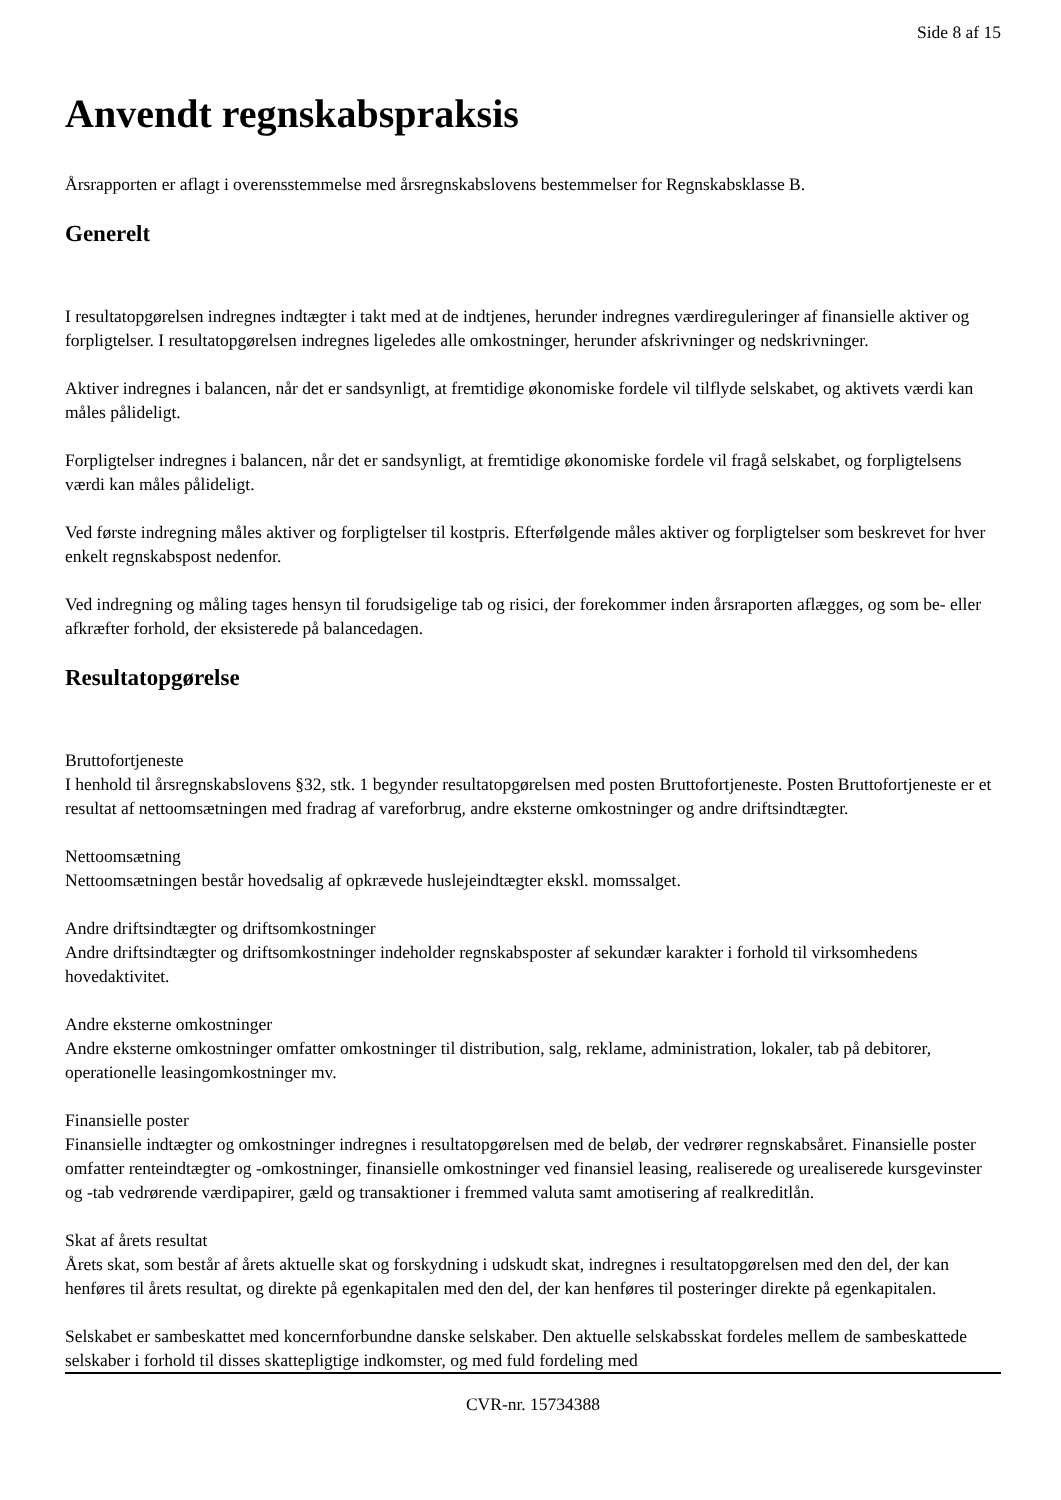Side 8 af 15
Anvendt regnskabspraksis
Årsrapporten er aflagt i overensstemmelse med årsregnskabslovens bestemmelser for Regnskabsklasse B.
Generelt
I resultatopgørelsen indregnes indtægter i takt med at de indtjenes, herunder indregnes værdireguleringer af finansielle aktiver og forpligtelser. I resultatopgørelsen indregnes ligeledes alle omkostninger, herunder afskrivninger og nedskrivninger.
Aktiver indregnes i balancen, når det er sandsynligt, at fremtidige økonomiske fordele vil tilflyde selskabet, og aktivets værdi kan måles pålideligt.
Forpligtelser indregnes i balancen, når det er sandsynligt, at fremtidige økonomiske fordele vil fragå selskabet, og forpligtelsens værdi kan måles pålideligt.
Ved første indregning måles aktiver og forpligtelser til kostpris. Efterfølgende måles aktiver og forpligtelser som beskrevet for hver enkelt regnskabspost nedenfor.
Ved indregning og måling tages hensyn til forudsigelige tab og risici, der forekommer inden årsraporten aflægges, og som be- eller afkræfter forhold, der eksisterede på balancedagen.
Resultatopgørelse
Bruttofortjeneste
I henhold til årsregnskabslovens §32, stk. 1 begynder resultatopgørelsen med posten Bruttofortjeneste. Posten Bruttofortjeneste er et resultat af nettoomsætningen med fradrag af vareforbrug, andre eksterne omkostninger og andre driftsindtægter.
Nettoomsætning
Nettoomsætningen består hovedsalig af opkrævede huslejeindtægter ekskl. momssalget.
Andre driftsindtægter og driftsomkostninger
Andre driftsindtægter og driftsomkostninger indeholder regnskabsposter af sekundær karakter i forhold til virksomhedens hovedaktivitet.
Andre eksterne omkostninger
Andre eksterne omkostninger omfatter omkostninger til distribution, salg, reklame, administration, lokaler, tab på debitorer, operationelle leasingomkostninger mv.
Finansielle poster
Finansielle indtægter og omkostninger indregnes i resultatopgørelsen med de beløb, der vedrører regnskabsåret. Finansielle poster omfatter renteindtægter og -omkostninger, finansielle omkostninger ved finansiel leasing, realiserede og urealiserede kursgevinster og -tab vedrørende værdipapirer, gæld og transaktioner i fremmed valuta samt amotisering af realkreditlån.
Skat af årets resultat
Årets skat, som består af årets aktuelle skat og forskydning i udskudt skat, indregnes i resultatopgørelsen med den del, der kan henføres til årets resultat, og direkte på egenkapitalen med den del, der kan henføres til posteringer direkte på egenkapitalen.
Selskabet er sambeskattet med koncernforbundne danske selskaber. Den aktuelle selskabsskat fordeles mellem de sambeskattede selskaber i forhold til disses skattepligtige indkomster, og med fuld fordeling med
CVR-nr. 15734388